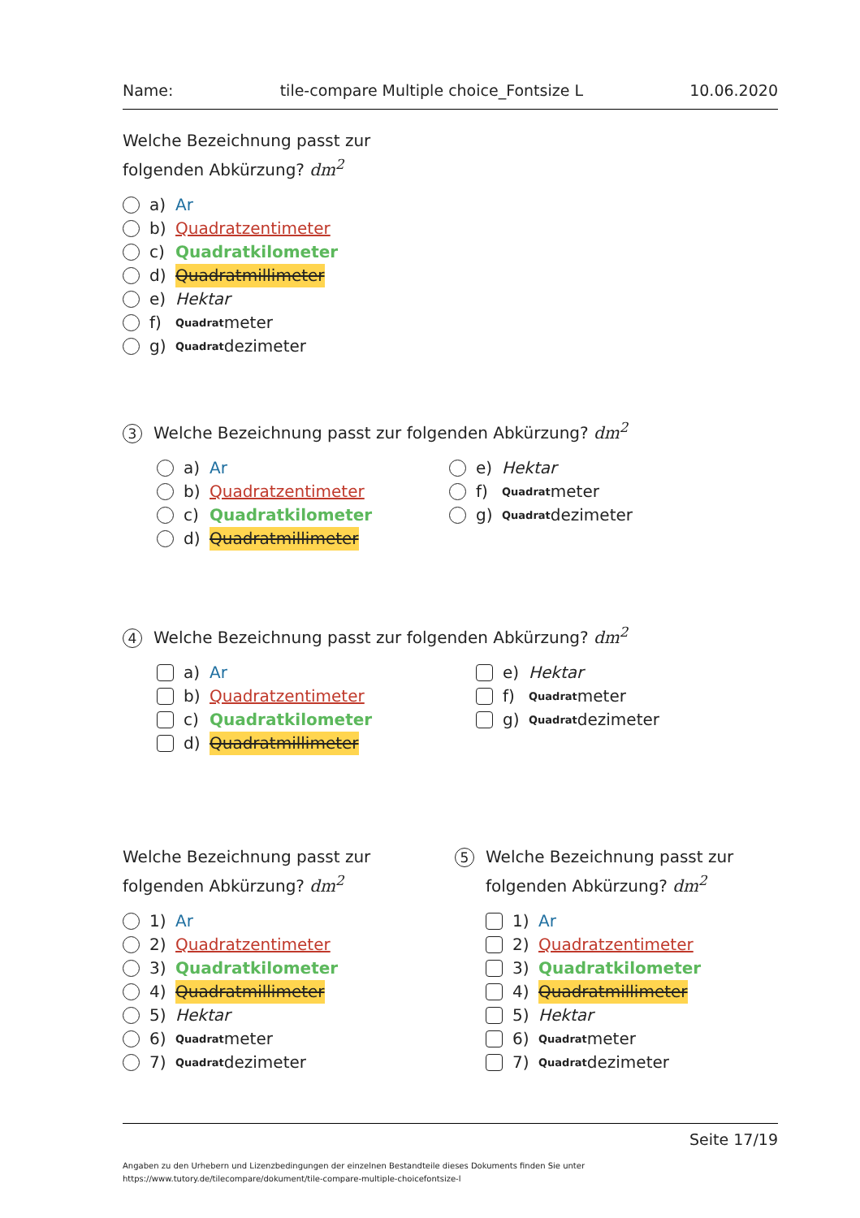Name: tile-compare Multiple choice_Fontsize L 10.06.2020
Welche Bezeichnung passt zur
folgenden Abkürzung? dm<sup>2</sup>
a) Ar
b) Quadratzentimeter
c) Quadratkilometer
d) Quadratmillimeter
e) Hektar
f)<sub>Quadrat</sub>meter
g)<sup>Quadrat</sup>dezimeter
3 Welche Bezeichnung passt zur folgenden Abkürzung? dm<sup>2</sup>
a) Ar
b) Quadratzentimeter
c) Quadratkilometer
d) Quadratmillimeter
e) Hektar
f)<sub>Quadrat</sub>meter
g)<sup>Quadrat</sup>dezimeter
4 Welche Bezeichnung passt zur folgenden Abkürzung? dm<sup>2</sup>
a) Ar
b) Quadratzentimeter
c) Quadratkilometer
d) Quadratmillimeter
e) Hektar
f)<sub>Quadrat</sub>meter
g)<sup>Quadrat</sup>dezimeter
Welche Bezeichnung passt zur
folgenden Abkürzung? dm<sup>2</sup>
1) Ar
2) Quadratzentimeter
3) Quadratkilometer
4) Quadratmillimeter
5) Hektar
6)<sub>Quadrat</sub>meter
7)<sup>Quadrat</sup>dezimeter
5
Welche Bezeichnung passt zur
folgenden Abkürzung? dm<sup>2</sup>
1) Ar
2) Quadratzentimeter
3) Quadratkilometer
4) Quadratmillimeter
5) Hektar
6)<sub>Quadrat</sub>meter
7)<sup>Quadrat</sup>dezimeter
Seite 17/19
Angaben zu den Urhebern und Lizenzbedingungen der einzelnen Bestandteile dieses Dokuments finden Sie unter
https://www.tutory.de/tilecompare/dokument/tile-compare-multiple-choicefontsize-l